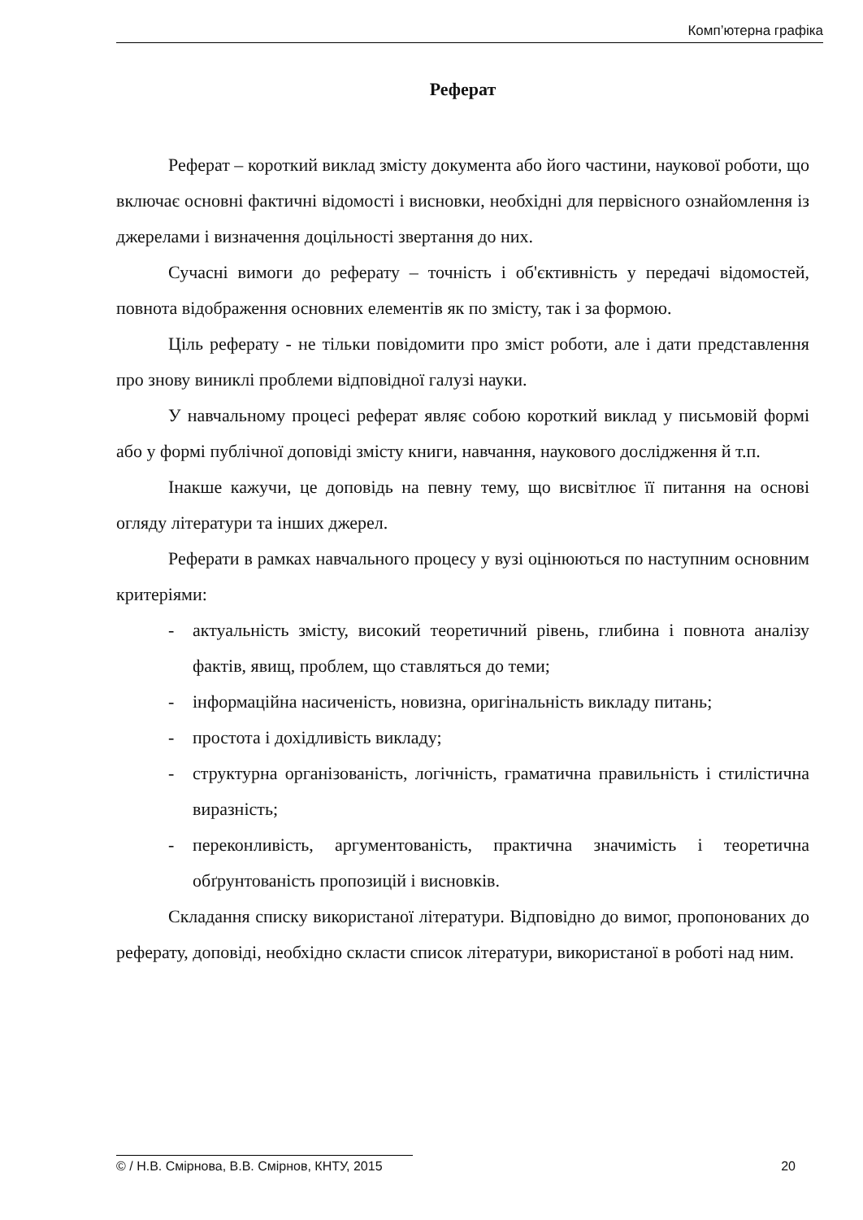Комп’ютерна графіка
Реферат
Реферат – короткий виклад змісту документа або його частини, наукової роботи, що включає основні фактичні відомості і висновки, необхідні для первісного ознайомлення із джерелами і визначення доцільності звертання до них.
Сучасні вимоги до реферату – точність і об'єктивність у передачі відомостей, повнота відображення основних елементів як по змісту, так і за формою.
Ціль реферату - не тільки повідомити про зміст роботи, але і дати представлення про знову виниклі проблеми відповідної галузі науки.
У навчальному процесі реферат являє собою короткий виклад у письмовій формі або у формі публічної доповіді змісту книги, навчання, наукового дослідження й т.п.
Інакше кажучи, це доповідь на певну тему, що висвітлює її питання на основі огляду літератури та інших джерел.
Реферати в рамках навчального процесу у вузі оцінюються по наступним основним критеріями:
- актуальність змісту, високий теоретичний рівень, глибина і повнота аналізу фактів, явищ, проблем, що ставляться до теми;
- інформаційна насиченість, новизна, оригінальність викладу питань;
- простота і дохідливість викладу;
- структурна організованість, логічність, граматична правильність і стилістична виразність;
- переконливість, аргументованість, практична значимість і теоретична обґрунтованість пропозицій і висновків.
Складання списку використаної літератури. Відповідно до вимог, пропонованих до реферату, доповіді, необхідно скласти список літератури, використаної в роботі над ним.
© / Н.В. Смірнова, В.В. Смірнов, КНТУ, 2015 20